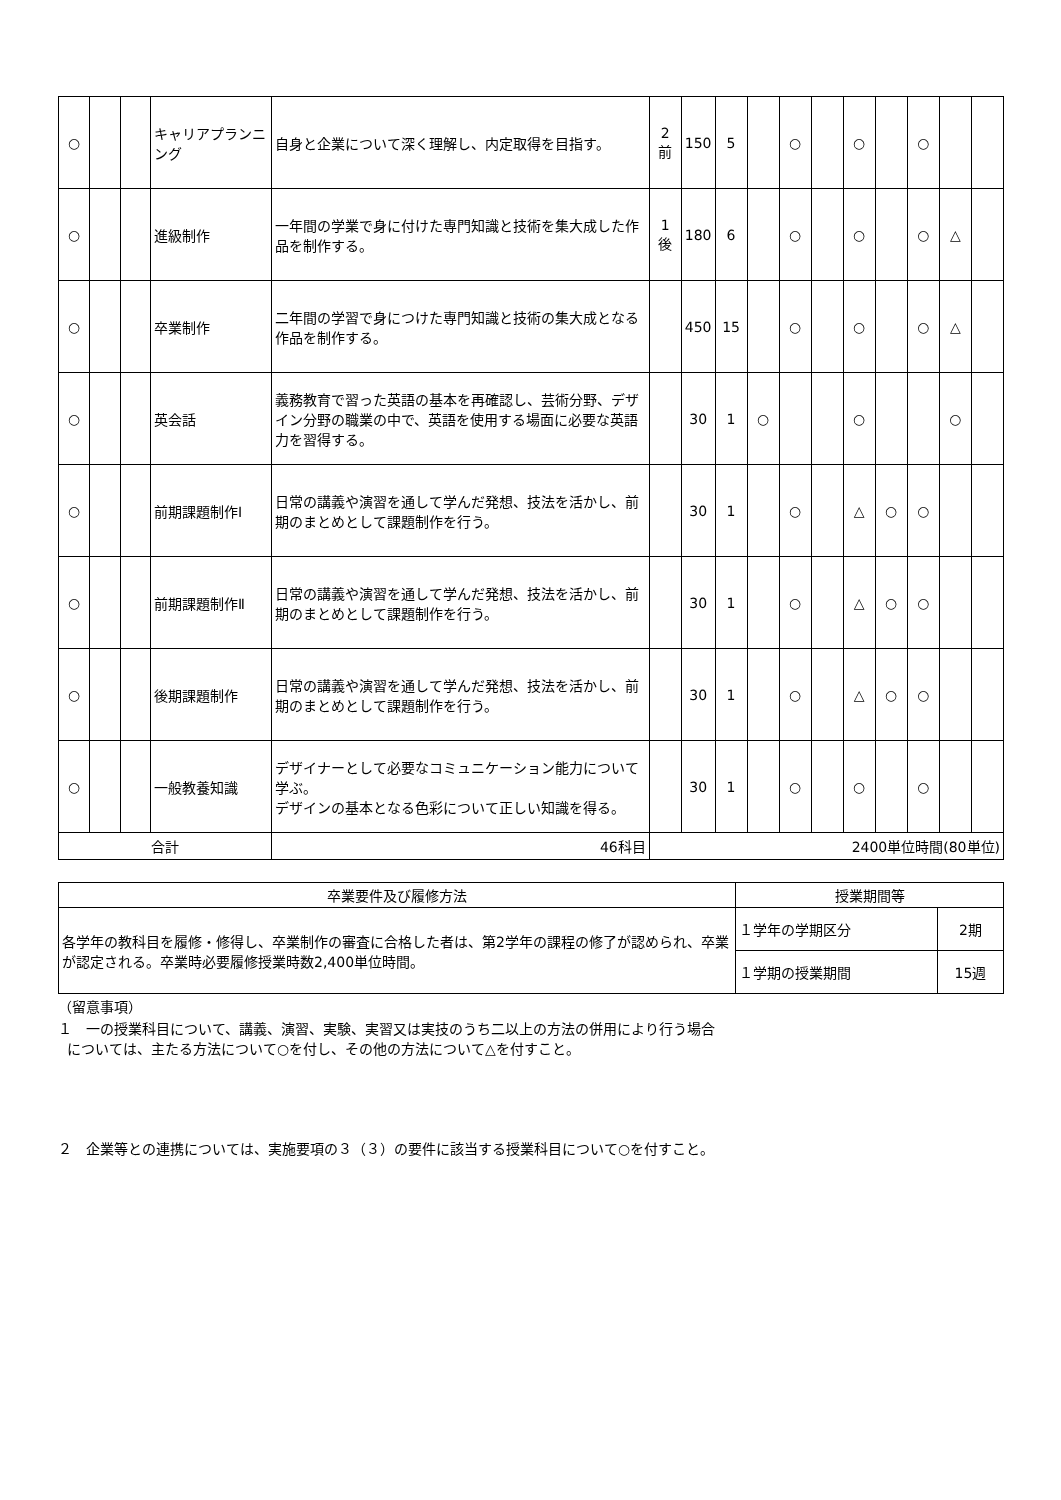| ○ | | | キャリアプランニング | 自身と企業について深く理解し、内定取得を目指す。 | 2 前 | 150 | 5 | | ○ | | ○ | | ○ | | |
| ○ | | | 進級制作 | 一年間の学業で身に付けた専門知識と技術を集大成した作品を制作する。 | 1 後 | 180 | 6 | | ○ | | ○ | | ○ | △ | |
| ○ | | | 卒業制作 | 二年間の学習で身につけた専門知識と技術の集大成となる作品を制作する。 | | 450 | 15 | | ○ | | ○ | | ○ | △ | |
| ○ | | | 英会話 | 義務教育で習った英語の基本を再確認し、芸術分野、デザイン分野の職業の中で、英語を使用する場面に必要な英語力を習得する。 | | 30 | 1 | ○ | | | ○ | | | ○ | |
| ○ | | | 前期課題制作Ⅰ | 日常の講義や演習を通して学んだ発想、技法を活かし、前期のまとめとして課題制作を行う。 | | 30 | 1 | | ○ | | △ | ○ | ○ | | |
| ○ | | | 前期課題制作Ⅱ | 日常の講義や演習を通して学んだ発想、技法を活かし、前期のまとめとして課題制作を行う。 | | 30 | 1 | | ○ | | △ | ○ | ○ | | |
| ○ | | | 後期課題制作 | 日常の講義や演習を通して学んだ発想、技法を活かし、前期のまとめとして課題制作を行う。 | | 30 | 1 | | ○ | | △ | ○ | ○ | | |
| ○ | | | 一般教養知識 | デザイナーとして必要なコミュニケーション能力について学ぶ。 デザインの基本となる色彩について正しい知識を得る。 | | 30 | 1 | | ○ | | ○ | | ○ | | |
| 合計 | | | | 46科目 | 2400単位時間(80単位) | | | | | | | | | | |
| 卒業要件及び履修方法 | 授業期間等 | |
| --- | --- | --- |
| 各学年の教科目を履修・修得し、卒業制作の審査に合格した者は、第2学年の課程の修了が認められ、卒業が認定される。卒業時必要履修授業時数2,400単位時間。 | １学年の学期区分 | 2期 |
| | １学期の授業期間 | 15週 |
（留意事項）
１　一の授業科目について、講義、演習、実験、実習又は実技のうち二以上の方法の併用により行う場合
については、主たる方法について○を付し、その他の方法について△を付すこと。
２　企業等との連携については、実施要項の３（３）の要件に該当する授業科目について○を付すこと。